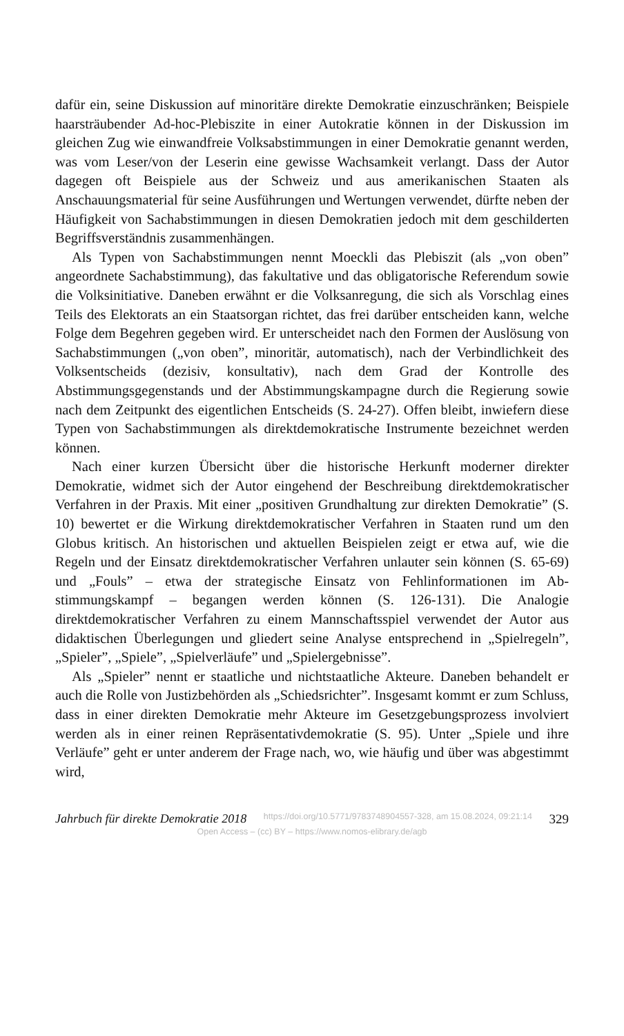dafür ein, seine Diskussion auf minoritäre direkte Demokratie einzuschrän­ken; Beispiele haarsträubender Ad-hoc-Plebiszite in einer Autokratie kön­nen in der Diskussion im gleichen Zug wie einwandfreie Volksabstimmun­gen in einer Demokratie genannt werden, was vom Leser/von der Leserin eine gewisse Wachsamkeit verlangt. Dass der Autor dagegen oft Beispiele aus der Schweiz und aus amerikanischen Staaten als Anschauungsmaterial für seine Ausführungen und Wertungen verwendet, dürfte neben der Häu­figkeit von Sachabstimmungen in diesen Demokratien jedoch mit dem ge­schilderten Begriffsverständnis zusammenhängen.
Als Typen von Sachabstimmungen nennt Moeckli das Plebiszit (als „von oben” angeordnete Sachabstimmung), das fakultative und das obligatori­sche Referendum sowie die Volksinitiative. Daneben erwähnt er die Volksanregung, die sich als Vorschlag eines Teils des Elektorats an ein Staatsorgan richtet, das frei darüber entscheiden kann, welche Folge dem Begehren gegeben wird. Er unterscheidet nach den Formen der Auslösung von Sachabstimmungen („von oben”, minoritär, automatisch), nach der Verbindlichkeit des Volksentscheids (dezisiv, konsultativ), nach dem Grad der Kontrolle des Abstimmungsgegenstands und der Abstimmungskam­pagne durch die Regierung sowie nach dem Zeitpunkt des eigentlichen Ent­scheids (S. 24-27). Offen bleibt, inwiefern diese Typen von Sachabstim­mungen als direktdemokratische Instrumente bezeichnet werden können.
Nach einer kurzen Übersicht über die historische Herkunft moderner di­rekter Demokratie, widmet sich der Autor eingehend der Beschreibung di­rektdemokratischer Verfahren in der Praxis. Mit einer „positiven Grundhal­tung zur direkten Demokratie” (S. 10) bewertet er die Wirkung direktdemo­kratischer Verfahren in Staaten rund um den Globus kritisch. An histori­schen und aktuellen Beispielen zeigt er etwa auf, wie die Regeln und der Einsatz direktdemokratischer Verfahren unlauter sein können (S. 65-69) und „Fouls” – etwa der strategische Einsatz von Fehlinformationen im Ab­stimmungskampf – begangen werden können (S. 126-131). Die Analogie direktdemokratischer Verfahren zu einem Mannschaftsspiel verwendet der Autor aus didaktischen Überlegungen und gliedert seine Analyse entspre­chend in „Spielregeln”, „Spieler”, „Spiele”, „Spielverläufe” und „Spieler­gebnisse”.
Als „Spieler” nennt er staatliche und nichtstaatliche Akteure. Daneben behandelt er auch die Rolle von Justizbehörden als „Schiedsrichter”. Insge­samt kommt er zum Schluss, dass in einer direkten Demokratie mehr Ak­teure im Gesetzgebungsprozess involviert werden als in einer reinen Reprä­sentativdemokratie (S. 95). Unter „Spiele und ihre Verläufe” geht er unter anderem der Frage nach, wo, wie häufig und über was abgestimmt wird,
Jahrbuch für direkte Demokratie 2018 https://doi.org/10.5771/9783748904557-328, am 15.08.2024, 09:21:14 329
Open Access – (cc) BY – https://www.nomos-elibrary.de/agb